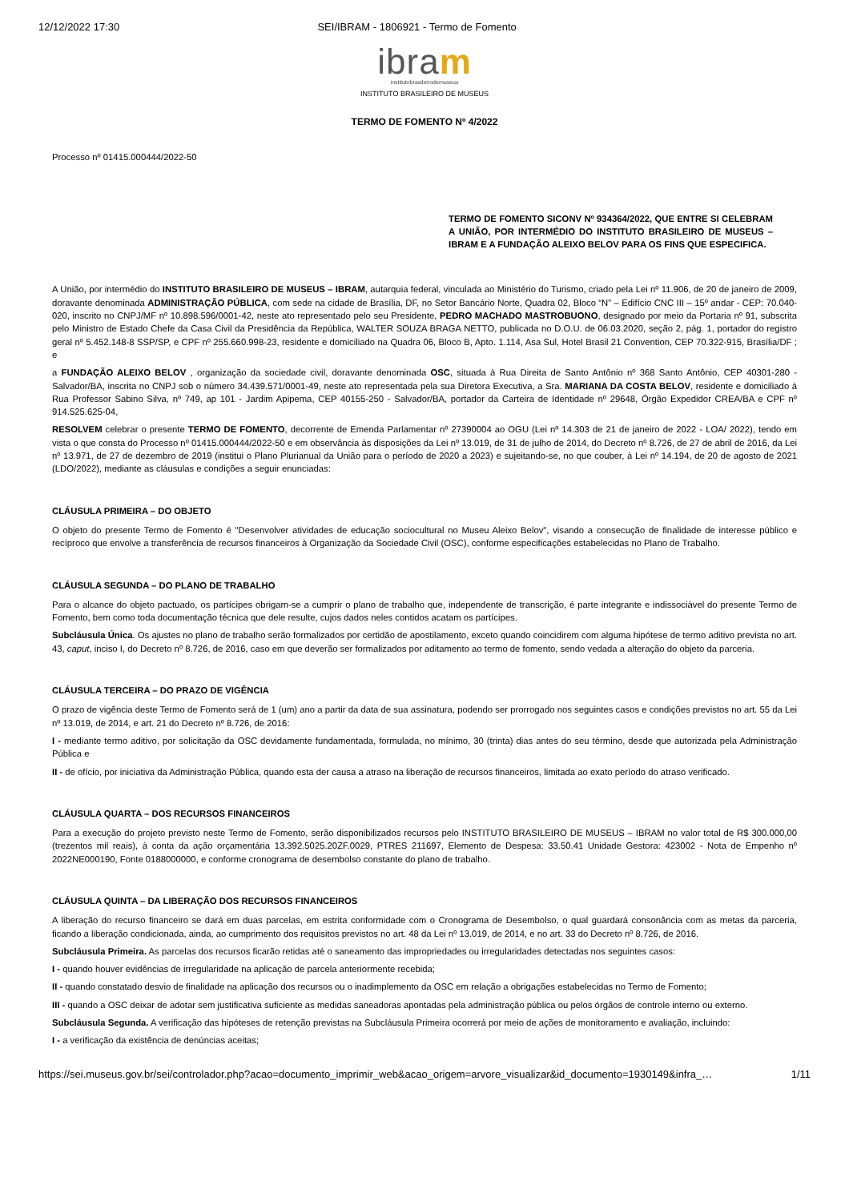12/12/2022 17:30 SEI/IBRAM - 1806921 - Termo de Fomento
ibram
institutobrasileirodemuseus
INSTITUTO BRASILEIRO DE MUSEUS
TERMO DE FOMENTO Nº 4/2022
Processo nº 01415.000444/2022-50
TERMO DE FOMENTO SICONV Nº 934364/2022, QUE ENTRE SI CELEBRAM A UNIÃO, POR INTERMÉDIO DO INSTITUTO BRASILEIRO DE MUSEUS – IBRAM E A FUNDAÇÃO ALEIXO BELOV PARA OS FINS QUE ESPECIFICA.
A União, por intermédio do INSTITUTO BRASILEIRO DE MUSEUS – IBRAM, autarquia federal, vinculada ao Ministério do Turismo, criado pela Lei nº 11.906, de 20 de janeiro de 2009, doravante denominada ADMINISTRAÇÃO PÚBLICA, com sede na cidade de Brasília, DF, no Setor Bancário Norte, Quadra 02, Bloco “N” – Edifício CNC III – 15º andar - CEP: 70.040-020, inscrito no CNPJ/MF nº 10.898.596/0001-42, neste ato representado pelo seu Presidente, PEDRO MACHADO MASTROBUONO, designado por meio da Portaria nº 91, subscrita pelo Ministro de Estado Chefe da Casa Civil da Presidência da República, WALTER SOUZA BRAGA NETTO, publicada no D.O.U. de 06.03.2020, seção 2, pág. 1, portador do registro geral nº 5.452.148-8 SSP/SP, e CPF nº 255.660.998-23, residente e domiciliado na Quadra 06, Bloco B, Apto. 1.114, Asa Sul, Hotel Brasil 21 Convention, CEP 70.322-915, Brasília/DF ; e
a FUNDAÇÃO ALEIXO BELOV , organização da sociedade civil, doravante denominada OSC, situada à Rua Direita de Santo Antônio nº 368 Santo Antônio, CEP 40301-280 - Salvador/BA, inscrita no CNPJ sob o número 34.439.571/0001-49, neste ato representada pela sua Diretora Executiva, a Sra. MARIANA DA COSTA BELOV, residente e domiciliado à Rua Professor Sabino Silva, nº 749, ap 101 - Jardim Apipema, CEP 40155-250 - Salvador/BA, portador da Carteira de Identidade nº 29648, Órgão Expedidor CREA/BA e CPF nº 914.525.625-04,
RESOLVEM celebrar o presente TERMO DE FOMENTO, decorrente de Emenda Parlamentar nº 27390004 ao OGU (Lei nº 14.303 de 21 de janeiro de 2022 - LOA/ 2022), tendo em vista o que consta do Processo nº 01415.000444/2022-50 e em observância às disposições da Lei nº 13.019, de 31 de julho de 2014, do Decreto nº 8.726, de 27 de abril de 2016, da Lei nº 13.971, de 27 de dezembro de 2019 (institui o Plano Plurianual da União para o período de 2020 a 2023) e sujeitando-se, no que couber, à Lei nº 14.194, de 20 de agosto de 2021 (LDO/2022), mediante as cláusulas e condições a seguir enunciadas:
CLÁUSULA PRIMEIRA – DO OBJETO
O objeto do presente Termo de Fomento é "Desenvolver atividades de educação sociocultural no Museu Aleixo Belov", visando a consecução de finalidade de interesse público e recíproco que envolve a transferência de recursos financeiros à Organização da Sociedade Civil (OSC), conforme especificações estabelecidas no Plano de Trabalho.
CLÁUSULA SEGUNDA – DO PLANO DE TRABALHO
Para o alcance do objeto pactuado, os partícipes obrigam-se a cumprir o plano de trabalho que, independente de transcrição, é parte integrante e indissociável do presente Termo de Fomento, bem como toda documentação técnica que dele resulte, cujos dados neles contidos acatam os partícipes.
Subcláusula Única. Os ajustes no plano de trabalho serão formalizados por certidão de apostilamento, exceto quando coincidirem com alguma hipótese de termo aditivo prevista no art. 43, caput, inciso I, do Decreto nº 8.726, de 2016, caso em que deverão ser formalizados por aditamento ao termo de fomento, sendo vedada a alteração do objeto da parceria.
CLÁUSULA TERCEIRA – DO PRAZO DE VIGÊNCIA
O prazo de vigência deste Termo de Fomento será de 1 (um) ano a partir da data de sua assinatura, podendo ser prorrogado nos seguintes casos e condições previstos no art. 55 da Lei nº 13.019, de 2014, e art. 21 do Decreto nº 8.726, de 2016:
I - mediante termo aditivo, por solicitação da OSC devidamente fundamentada, formulada, no mínimo, 30 (trinta) dias antes do seu término, desde que autorizada pela Administração Pública e
II - de ofício, por iniciativa da Administração Pública, quando esta der causa a atraso na liberação de recursos financeiros, limitada ao exato período do atraso verificado.
CLÁUSULA QUARTA – DOS RECURSOS FINANCEIROS
Para a execução do projeto previsto neste Termo de Fomento, serão disponibilizados recursos pelo INSTITUTO BRASILEIRO DE MUSEUS – IBRAM no valor total de R$ 300.000,00 (trezentos mil reais), à conta da ação orçamentária 13.392.5025.20ZF.0029, PTRES 211697, Elemento de Despesa: 33.50.41 Unidade Gestora: 423002 - Nota de Empenho nº 2022NE000190, Fonte 0188000000, e conforme cronograma de desembolso constante do plano de trabalho.
CLÁUSULA QUINTA – DA LIBERAÇÃO DOS RECURSOS FINANCEIROS
A liberação do recurso financeiro se dará em duas parcelas, em estrita conformidade com o Cronograma de Desembolso, o qual guardará consonância com as metas da parceria, ficando a liberação condicionada, ainda, ao cumprimento dos requisitos previstos no art. 48 da Lei nº 13.019, de 2014, e no art. 33 do Decreto nº 8.726, de 2016.
Subcláusula Primeira. As parcelas dos recursos ficarão retidas até o saneamento das impropriedades ou irregularidades detectadas nos seguintes casos:
I - quando houver evidências de irregularidade na aplicação de parcela anteriormente recebida;
II - quando constatado desvio de finalidade na aplicação dos recursos ou o inadimplemento da OSC em relação a obrigações estabelecidas no Termo de Fomento;
III - quando a OSC deixar de adotar sem justificativa suficiente as medidas saneadoras apontadas pela administração pública ou pelos órgãos de controle interno ou externo.
Subcláusula Segunda. A verificação das hipóteses de retenção previstas na Subcláusula Primeira ocorrerá por meio de ações de monitoramento e avaliação, incluindo:
I - a verificação da existência de denúncias aceitas;
https://sei.museus.gov.br/sei/controlador.php?acao=documento_imprimir_web&acao_origem=arvore_visualizar&id_documento=1930149&infra_… 1/11